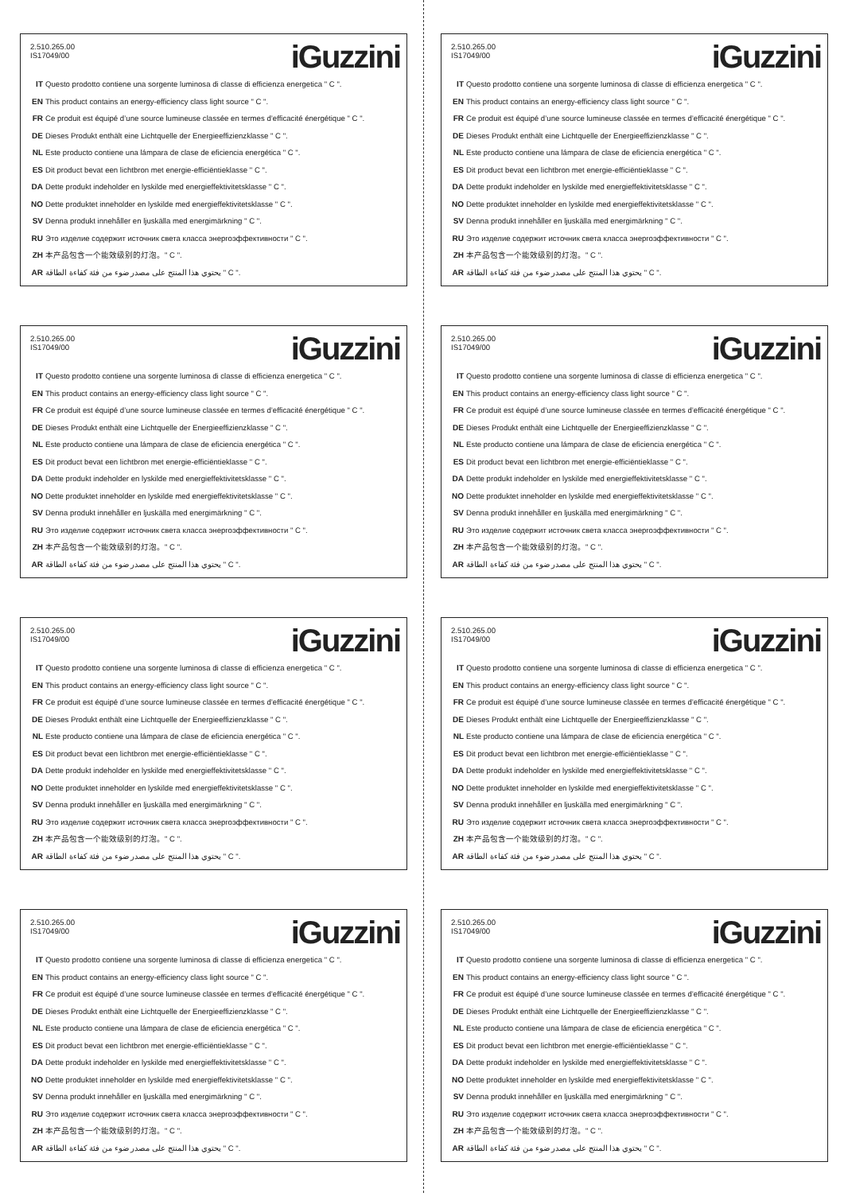2.510.265.00
IS17049/00
iGuzzini
IT Questo prodotto contiene una sorgente luminosa di classe di efficienza energetica " C ".
EN This product contains an energy-efficiency class light source " C ".
FR Ce produit est équipé d’une source lumineuse classée en termes d’efficacité énergétique " C ".
DE Dieses Produkt enthält eine Lichtquelle der Energieeffizienzklasse " C ".
NL Este producto contiene una lámpara de clase de eficiencia energética " C ".
ES Dit product bevat een lichtbron met energie-efficiëntieklasse " C ".
DA Dette produkt indeholder en lyskilde med energieffektivitetsklasse " C ".
NO Dette produktet inneholder en lyskilde med energieffektivitetsklasse " C ".
SV Denna produkt innehåller en ljuskälla med energimärkning " C ".
RU Это изделие содержит источник света класса энергоэффективности " C ".
ZH 本产品包含一个能效级别的灯泡。" C ".
AR يحتوي هذا المنتج على مصدر ضوء من فئة كفاءة الطاقة " C ".
2.510.265.00
IS17049/00
iGuzzini
IT Questo prodotto contiene una sorgente luminosa di classe di efficienza energetica " C ".
EN This product contains an energy-efficiency class light source " C ".
FR Ce produit est équipé d’une source lumineuse classée en termes d’efficacité énergétique " C ".
DE Dieses Produkt enthält eine Lichtquelle der Energieeffizienzklasse " C ".
NL Este producto contiene una lámpara de clase de eficiencia energética " C ".
ES Dit product bevat een lichtbron met energie-efficiëntieklasse " C ".
DA Dette produkt indeholder en lyskilde med energieffektivitetsklasse " C ".
NO Dette produktet inneholder en lyskilde med energieffektivitetsklasse " C ".
SV Denna produkt innehåller en ljuskälla med energimärkning " C ".
RU Это изделие содержит источник света класса энергоэффективности " C ".
ZH 本产品包含一个能效级别的灯泡。" C ".
AR يحتوي هذا المنتج على مصدر ضوء من فئة كفاءة الطاقة " C ".
2.510.265.00
IS17049/00
iGuzzini
IT Questo prodotto contiene una sorgente luminosa di classe di efficienza energetica " C ".
EN This product contains an energy-efficiency class light source " C ".
FR Ce produit est équipé d’une source lumineuse classée en termes d’efficacité énergétique " C ".
DE Dieses Produkt enthält eine Lichtquelle der Energieeffizienzklasse " C ".
NL Este producto contiene una lámpara de clase de eficiencia energética " C ".
ES Dit product bevat een lichtbron met energie-efficiëntieklasse " C ".
DA Dette produkt indeholder en lyskilde med energieffektivitetsklasse " C ".
NO Dette produktet inneholder en lyskilde med energieffektivitetsklasse " C ".
SV Denna produkt innehåller en ljuskälla med energimärkning " C ".
RU Это изделие содержит источник света класса энергоэффективности " C ".
ZH 本产品包含一个能效级别的灯泡。" C ".
AR يحتوي هذا المنتج على مصدر ضوء من فئة كفاءة الطاقة " C ".
2.510.265.00
IS17049/00
iGuzzini
IT Questo prodotto contiene una sorgente luminosa di classe di efficienza energetica " C ".
EN This product contains an energy-efficiency class light source " C ".
FR Ce produit est équipé d’une source lumineuse classée en termes d’efficacité énergétique " C ".
DE Dieses Produkt enthält eine Lichtquelle der Energieeffizienzklasse " C ".
NL Este producto contiene una lámpara de clase de eficiencia energética " C ".
ES Dit product bevat een lichtbron met energie-efficiëntieklasse " C ".
DA Dette produkt indeholder en lyskilde med energieffektivitetsklasse " C ".
NO Dette produktet inneholder en lyskilde med energieffektivitetsklasse " C ".
SV Denna produkt innehåller en ljuskälla med energimärkning " C ".
RU Это изделие содержит источник света класса энергоэффективности " C ".
ZH 本产品包含一个能效级别的灯泡。" C ".
AR يحتوي هذا المنتج على مصدر ضوء من فئة كفاءة الطاقة " C ".
2.510.265.00
IS17049/00
iGuzzini
IT Questo prodotto contiene una sorgente luminosa di classe di efficienza energetica " C ".
EN This product contains an energy-efficiency class light source " C ".
FR Ce produit est équipé d’une source lumineuse classée en termes d’efficacité énergétique " C ".
DE Dieses Produkt enthält eine Lichtquelle der Energieeffizienzklasse " C ".
NL Este producto contiene una lámpara de clase de eficiencia energética " C ".
ES Dit product bevat een lichtbron met energie-efficiëntieklasse " C ".
DA Dette produkt indeholder en lyskilde med energieffektivitetsklasse " C ".
NO Dette produktet inneholder en lyskilde med energieffektivitetsklasse " C ".
SV Denna produkt innehåller en ljuskälla med energimärkning " C ".
RU Это изделие содержит источник света класса энергоэффективности " C ".
ZH 本产品包含一个能效级别的灯泡。" C ".
AR يحتوي هذا المنتج على مصدر ضوء من فئة كفاءة الطاقة " C ".
2.510.265.00
IS17049/00
iGuzzini
IT Questo prodotto contiene una sorgente luminosa di classe di efficienza energetica " C ".
EN This product contains an energy-efficiency class light source " C ".
FR Ce produit est équipé d’une source lumineuse classée en termes d’efficacité énergétique " C ".
DE Dieses Produkt enthält eine Lichtquelle der Energieeffizienzklasse " C ".
NL Este producto contiene una lámpara de clase de eficiencia energética " C ".
ES Dit product bevat een lichtbron met energie-efficiëntieklasse " C ".
DA Dette produkt indeholder en lyskilde med energieffektivitetsklasse " C ".
NO Dette produktet inneholder en lyskilde med energieffektivitetsklasse " C ".
SV Denna produkt innehåller en ljuskälla med energimärkning " C ".
RU Это изделие содержит источник света класса энергоэффективности " C ".
ZH 本产品包含一个能效级别的灯泡。" C ".
AR يحتوي هذا المنتج على مصدر ضوء من فئة كفاءة الطاقة " C ".
2.510.265.00
IS17049/00
iGuzzini
IT Questo prodotto contiene una sorgente luminosa di classe di efficienza energetica " C ".
EN This product contains an energy-efficiency class light source " C ".
FR Ce produit est équipé d’une source lumineuse classée en termes d’efficacité énergétique " C ".
DE Dieses Produkt enthält eine Lichtquelle der Energieeffizienzklasse " C ".
NL Este producto contiene una lámpara de clase de eficiencia energética " C ".
ES Dit product bevat een lichtbron met energie-efficiëntieklasse " C ".
DA Dette produkt indeholder en lyskilde med energieffektivitetsklasse " C ".
NO Dette produktet inneholder en lyskilde med energieffektivitetsklasse " C ".
SV Denna produkt innehåller en ljuskälla med energimärkning " C ".
RU Это изделие содержит источник света класса энергоэффективности " C ".
ZH 本产品包含一个能效级别的灯泡。" C ".
AR يحتوي هذا المنتج على مصدر ضوء من فئة كفاءة الطاقة " C ".
2.510.265.00
IS17049/00
iGuzzini
IT Questo prodotto contiene una sorgente luminosa di classe di efficienza energetica " C ".
EN This product contains an energy-efficiency class light source " C ".
FR Ce produit est équipé d’une source lumineuse classée en termes d’efficacité énergétique " C ".
DE Dieses Produkt enthält eine Lichtquelle der Energieeffizienzklasse " C ".
NL Este producto contiene una lámpara de clase de eficiencia energética " C ".
ES Dit product bevat een lichtbron met energie-efficiëntieklasse " C ".
DA Dette produkt indeholder en lyskilde med energieffektivitetsklasse " C ".
NO Dette produktet inneholder en lyskilde med energieffektivitetsklasse " C ".
SV Denna produkt innehåller en ljuskälla med energimärkning " C ".
RU Это изделие содержит источник света класса энергоэффективности " C ".
ZH 本产品包含一个能效级别的灯泡。" C ".
AR يحتوي هذا المنتج على مصدر ضوء من فئة كفاءة الطاقة " C ".